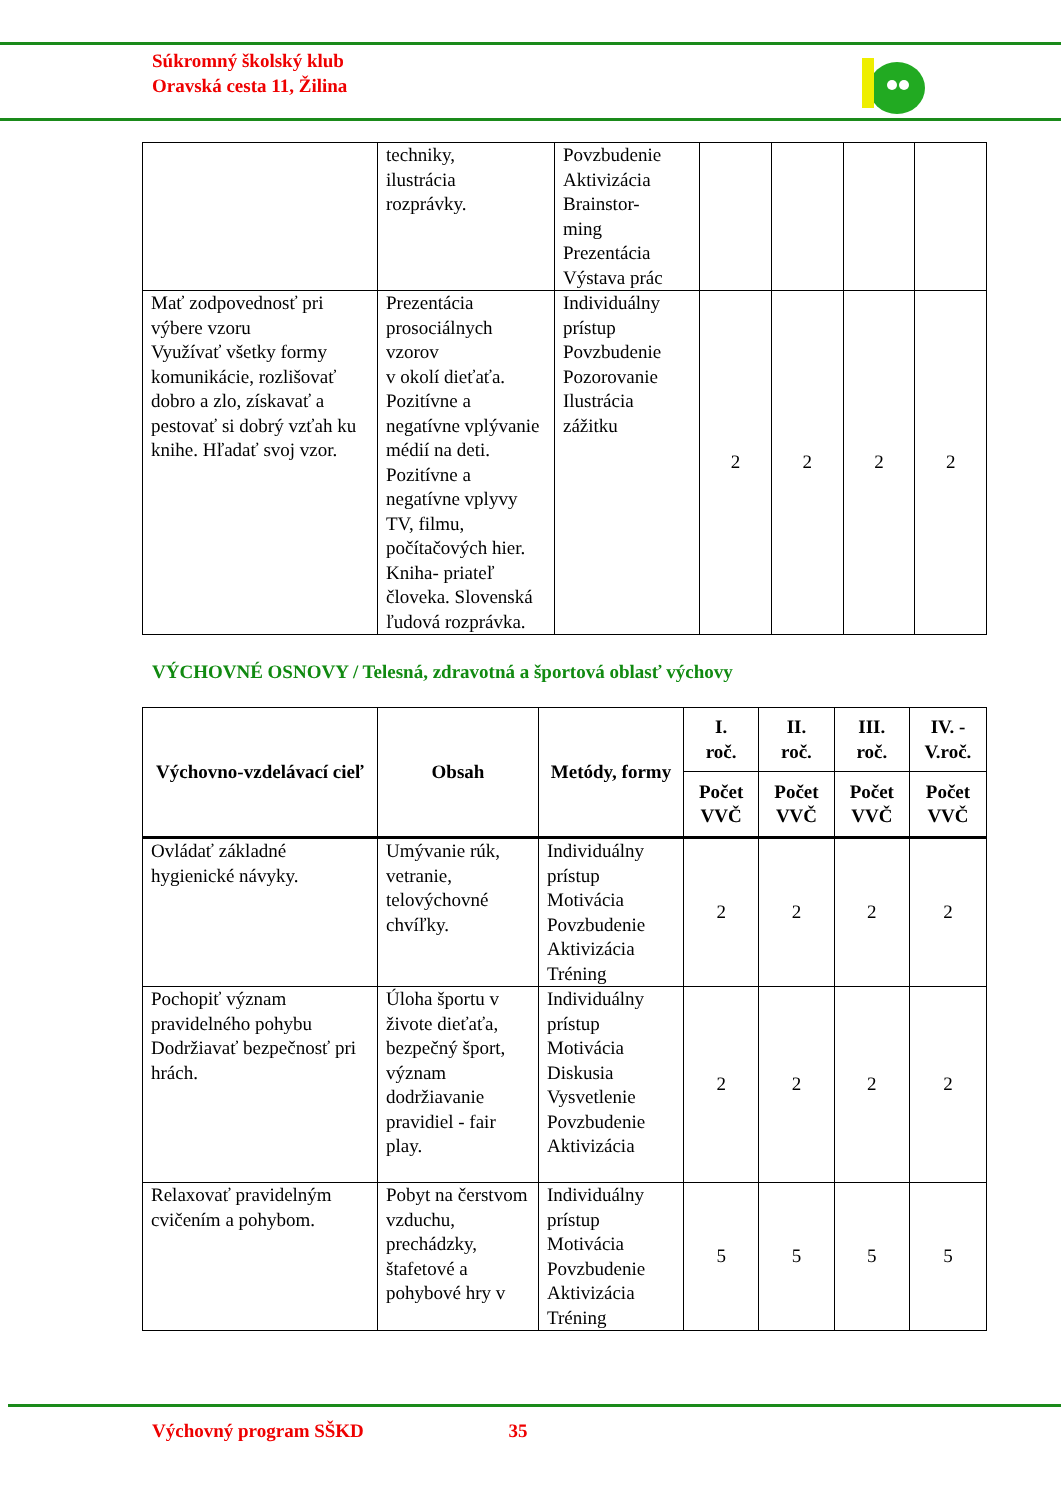Súkromný školský klub
Oravská cesta 11, Žilina
| | techniky, ilustrácia rozprávky. | Povzbudenie Aktivizácia Brainstor- ming Prezentácia Výstava prác | | | | |
| Mať zodpovednosť pri výbere vzoru Využívať všetky formy komunikácie, rozlišovať dobro a zlo, získavať a pestovať si dobrý vzťah ku knihe. Hľadať svoj vzor. | Prezentácia prosociálnych vzorov v okolí dieťaťa. Pozitívne a negatívne vplývanie médií na deti. Pozitívne a negatívne vplyvy TV, filmu, počítačových hier. Kniha- priateľ človeka. Slovenská ľudová rozprávka. | Individuálny prístup Povzbudenie Pozorovanie Ilustrácia zážitku | 2 | 2 | 2 | 2 |
VÝCHOVNÉ OSNOVY / Telesná, zdravotná a športová oblasť výchovy
| Výchovno-vzdelávací cieľ | Obsah | Metódy, formy | I. roč. | II. roč. | III. roč. | IV. - V.roč. |
| --- | --- | --- | --- | --- | --- | --- |
| | | | Počet VVČ | Počet VVČ | Počet VVČ | Počet VVČ |
| Ovládať základné hygienické návyky. | Umývanie rúk, vetranie, telovýchovné chvíľky. | Individuálny prístup Motivácia Povzbudenie Aktivizácia Tréning | 2 | 2 | 2 | 2 |
| Pochopiť význam pravidelného pohybu Dodržiavať bezpečnosť pri hrách. | Úloha športu v živote dieťaťa, bezpečný šport, význam dodržiavanie pravidiel - fair play. | Individuálny prístup Motivácia Diskusia Vysvetlenie Povzbudenie Aktivizácia | 2 | 2 | 2 | 2 |
| Relaxovať pravidelným cvičením a pohybom. | Pobyt na čerstvom vzduchu, prechádzky, štafetové a pohybové hry v | Individuálny prístup Motivácia Povzbudenie Aktivizácia Tréning | 5 | 5 | 5 | 5 |
Výchovný program SŠKD 35